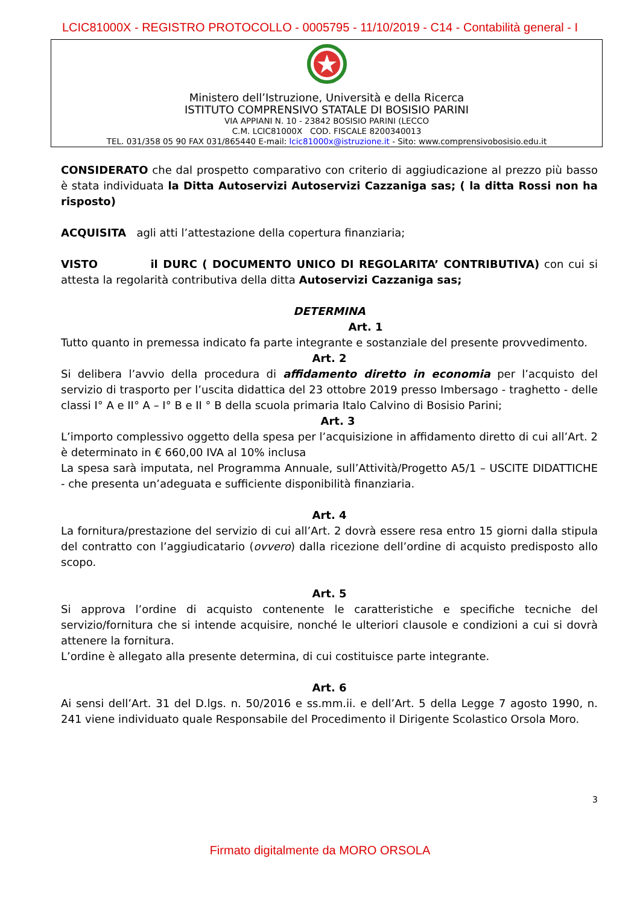LCIC81000X - REGISTRO PROTOCOLLO - 0005795 - 11/10/2019 - C14 - Contabilità general - I
Ministero dell’Istruzione, Università e della Ricerca
ISTITUTO COMPRENSIVO STATALE DI BOSISIO PARINI
VIA APPIANI N. 10 - 23842 BOSISIO PARINI (LECCO
C.M. LCIC81000X COD. FISCALE 8200340013
TEL. 031/358 05 90 FAX 031/865440 E-mail: lcic81000x@istruzione.it - Sito: www.comprensivobosisio.edu.it
CONSIDERATO che dal prospetto comparativo con criterio di aggiudicazione al prezzo più basso è stata individuata la Ditta Autoservizi Autoservizi Cazzaniga sas; ( la ditta Rossi non ha risposto)
ACQUISITA agli atti l’attestazione della copertura finanziaria;
VISTO il DURC ( DOCUMENTO UNICO DI REGOLARITA’ CONTRIBUTIVA) con cui si attesta la regolarità contributiva della ditta Autoservizi Cazzaniga sas;
DETERMINA
Art. 1
Tutto quanto in premessa indicato fa parte integrante e sostanziale del presente provvedimento.
Art. 2
Si delibera l’avvio della procedura di affidamento diretto in economia per l’acquisto del servizio di trasporto per l’uscita didattica del 23 ottobre 2019 presso Imbersago - traghetto - delle classi I° A e II° A – I° B e II ° B della scuola primaria Italo Calvino di Bosisio Parini;
Art. 3
L’importo complessivo oggetto della spesa per l’acquisizione in affidamento diretto di cui all’Art. 2 è determinato in € 660,00 IVA al 10% inclusa
La spesa sarà imputata, nel Programma Annuale, sull’Attività/Progetto A5/1 – USCITE DIDATTICHE - che presenta un’adeguata e sufficiente disponibilità finanziaria.
Art. 4
La fornitura/prestazione del servizio di cui all’Art. 2 dovrà essere resa entro 15 giorni dalla stipula del contratto con l’aggiudicatario (ovvero) dalla ricezione dell’ordine di acquisto predisposto allo scopo.
Art. 5
Si approva l’ordine di acquisto contenente le caratteristiche e specifiche tecniche del servizio/fornitura che si intende acquisire, nonché le ulteriori clausole e condizioni a cui si dovrà attenere la fornitura.
L’ordine è allegato alla presente determina, di cui costituisce parte integrante.
Art. 6
Ai sensi dell’Art. 31 del D.lgs. n. 50/2016 e ss.mm.ii. e dell’Art. 5 della Legge 7 agosto 1990, n. 241 viene individuato quale Responsabile del Procedimento il Dirigente Scolastico Orsola Moro.
3
Firmato digitalmente da MORO ORSOLA